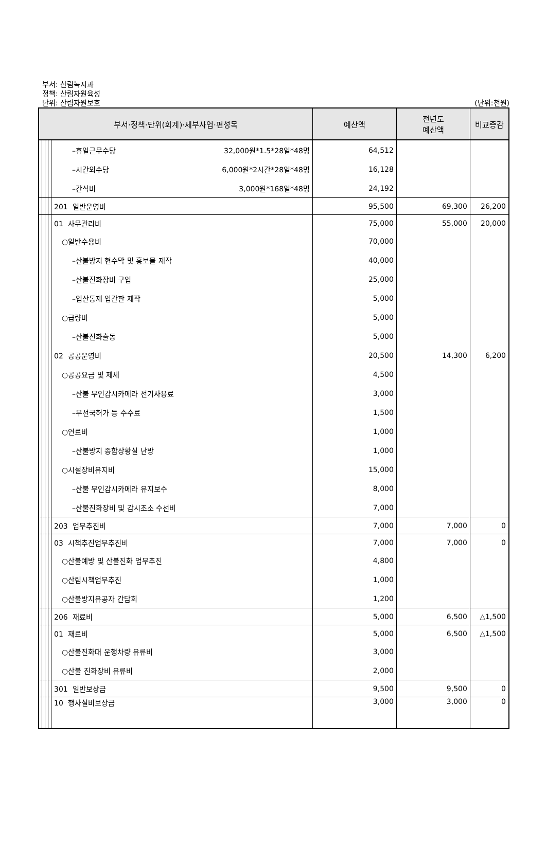부서: 산림녹지과
정책: 산림자원육성
단위: 산림자원보호 (단위:천원)
| 부서·정책·단위(회계)·세부사업·편성목 | | | | | 예산액 | 전년도 예산액 | 비교증감 |
| --- | --- | --- | --- | --- | --- | --- | --- |
| | | | | –휴일근무수당 32,000원*1.5*28일*48명 | 64,512 | | |
| | | | | –시간외수당 6,000원*2시간*28일*48명 | 16,128 | | |
| | | | | –간식비 3,000원*168일*48명 | 24,192 | | |
| | | | | 201 일반운영비 | 95,500 | 69,300 | 26,200 |
| | | | | 01 사무관리비 | 75,000 | 55,000 | 20,000 |
| | | | | ○일반수용비 | 70,000 | | |
| | | | | –산불방지 현수막 및 홍보물 제작 | 40,000 | | |
| | | | | –산불진화장비 구입 | 25,000 | | |
| | | | | –입산통제 입간판 제작 | 5,000 | | |
| | | | | ○급량비 | 5,000 | | |
| | | | | –산불진화출동 | 5,000 | | |
| | | | | 02 공공운영비 | 20,500 | 14,300 | 6,200 |
| | | | | ○공공요금 및 제세 | 4,500 | | |
| | | | | –산불 무인감시카메라 전기사용료 | 3,000 | | |
| | | | | –무선국허가 등 수수료 | 1,500 | | |
| | | | | ○연료비 | 1,000 | | |
| | | | | –산불방지 종합상황실 난방 | 1,000 | | |
| | | | | ○시설장비유지비 | 15,000 | | |
| | | | | –산불 무인감시카메라 유지보수 | 8,000 | | |
| | | | | –산불진화장비 및 감시초소 수선비 | 7,000 | | |
| | | | | 203 업무추진비 | 7,000 | 7,000 | 0 |
| | | | | 03 시책추진업무추진비 | 7,000 | 7,000 | 0 |
| | | | | ○산불예방 및 산불진화 업무추진 | 4,800 | | |
| | | | | ○산림시책업무추진 | 1,000 | | |
| | | | | ○산불방지유공자 간담회 | 1,200 | | |
| | | | | 206 재료비 | 5,000 | 6,500 | △1,500 |
| | | | | 01 재료비 | 5,000 | 6,500 | △1,500 |
| | | | | ○산불진화대 운행차량 유류비 | 3,000 | | |
| | | | | ○산불 진화장비 유류비 | 2,000 | | |
| | | | | 301 일반보상금 | 9,500 | 9,500 | 0 |
| | | | | 10 행사실비보상금 | 3,000 | 3,000 | 0 |